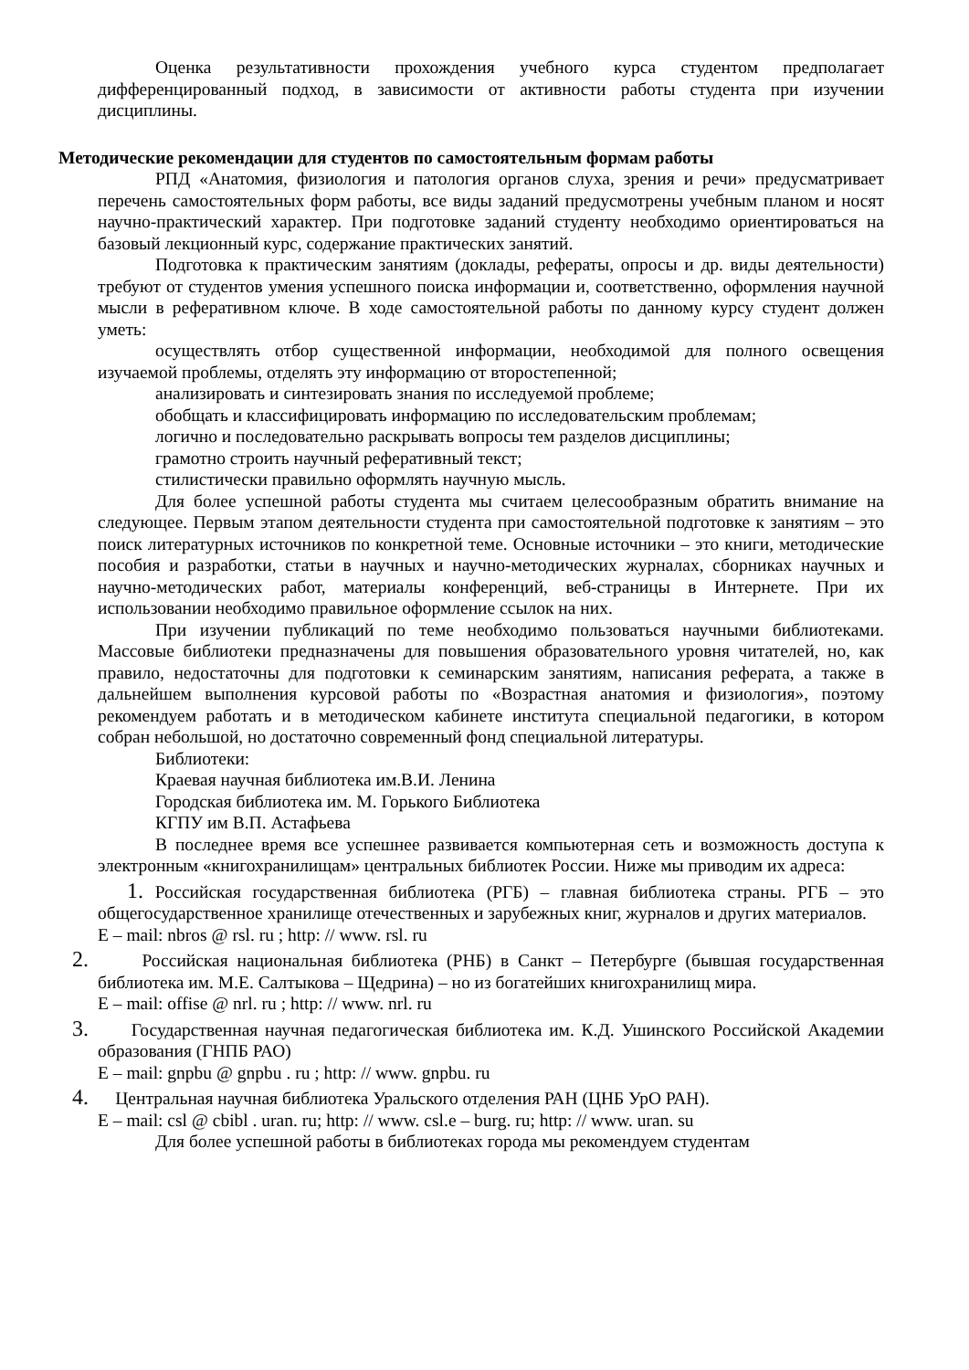Оценка результативности прохождения учебного курса студентом предполагает дифференцированный подход, в зависимости от активности работы студента при изучении дисциплины.
Методические рекомендации для студентов по самостоятельным формам работы
РПД «Анатомия, физиология и патология органов слуха, зрения и речи» предусматривает перечень самостоятельных форм работы, все виды заданий предусмотрены учебным планом и носят научно-практический характер. При подготовке заданий студенту необходимо ориентироваться на базовый лекционный курс, содержание практических занятий.
Подготовка к практическим занятиям (доклады, рефераты, опросы и др. виды деятельности) требуют от студентов умения успешного поиска информации и, соответственно, оформления научной мысли в реферативном ключе. В ходе самостоятельной работы по данному курсу студент должен уметь:
осуществлять отбор существенной информации, необходимой для полного освещения изучаемой проблемы, отделять эту информацию от второстепенной;
анализировать и синтезировать знания по исследуемой проблеме;
обобщать и классифицировать информацию по исследовательским проблемам;
логично и последовательно раскрывать вопросы тем разделов дисциплины;
грамотно строить научный реферативный текст;
стилистически правильно оформлять научную мысль.
Для более успешной работы студента мы считаем целесообразным обратить внимание на следующее. Первым этапом деятельности студента при самостоятельной подготовке к занятиям – это поиск литературных источников по конкретной теме. Основные источники – это книги, методические пособия и разработки, статьи в научных и научно-методических журналах, сборниках научных и научно-методических работ, материалы конференций, веб-страницы в Интернете. При их использовании необходимо правильное оформление ссылок на них.
При изучении публикаций по теме необходимо пользоваться научными библиотеками. Массовые библиотеки предназначены для повышения образовательного уровня читателей, но, как правило, недостаточны для подготовки к семинарским занятиям, написания реферата, а также в дальнейшем выполнения курсовой работы по «Возрастная анатомия и физиология», поэтому рекомендуем работать и в методическом кабинете института специальной педагогики, в котором собран небольшой, но достаточно современный фонд специальной литературы.
Библиотеки:
Краевая научная библиотека им.В.И. Ленина
Городская библиотека им. М. Горького Библиотека
КГПУ им В.П. Астафьева
В последнее время все успешнее развивается компьютерная сеть и возможность доступа к электронным «книгохранилищам» центральных библиотек России. Ниже мы приводим их адреса:
1. Российская государственная библиотека (РГБ) – главная библиотека страны. РГБ – это общегосударственное хранилище отечественных и зарубежных книг, журналов и других материалов.
E – mail: nbros @ rsl. ru ; http: // www. rsl. ru
2. Российская национальная библиотека (РНБ) в Санкт – Петербурге (бывшая государственная библиотека им. М.Е. Салтыкова – Щедрина) – но из богатейших книгохранилищ мира.
E – mail: offise @ nrl. ru ; http: // www. nrl. ru
3. Государственная научная педагогическая библиотека им. К.Д. Ушинского Российской Академии образования (ГНПБ РАО)
E – mail: gnpbu @ gnpbu . ru ; http: // www. gnpbu. ru
4. Центральная научная библиотека Уральского отделения РАН (ЦНБ УрО РАН).
E – mail: csl @ cbibl . uran. ru; http: // www. csl.e – burg. ru; http: // www. uran. su
Для более успешной работы в библиотеках города мы рекомендуем студентам